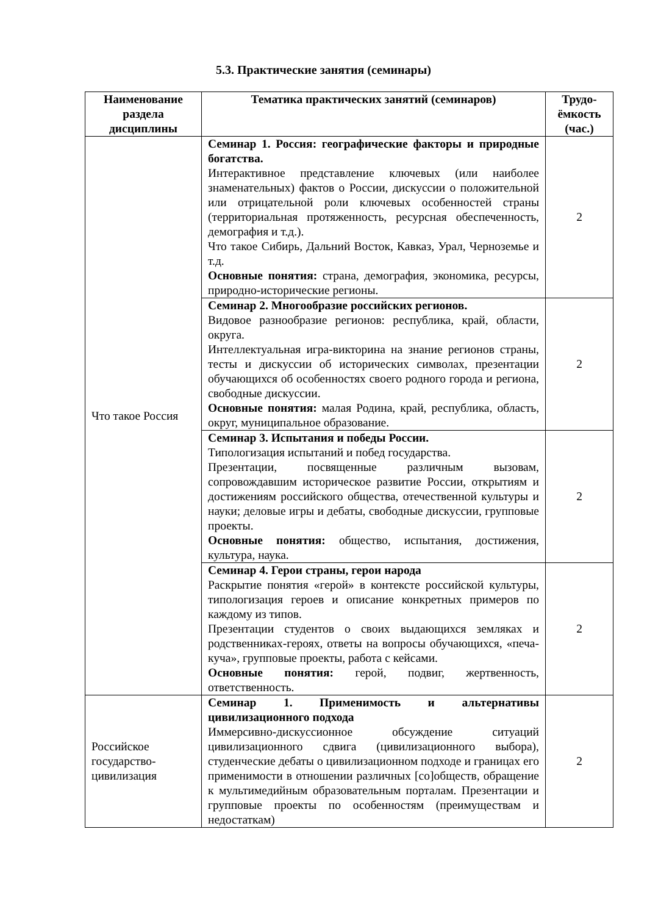5.3. Практические занятия (семинары)
| Наименование раздела дисциплины | Тематика практических занятий (семинаров) | Трудо-ёмкость (час.) |
| --- | --- | --- |
| Что такое Россия | Семинар 1. Россия: географические факторы и природные богатства. Интерактивное представление ключевых (или наиболее знаменательных) фактов о России, дискуссии о положительной или отрицательной роли ключевых особенностей страны (территориальная протяженность, ресурсная обеспеченность, демография и т.д.). Что такое Сибирь, Дальний Восток, Кавказ, Урал, Черноземье и т.д. Основные понятия: страна, демография, экономика, ресурсы, природно-исторические регионы. | 2 |
| | Семинар 2. Многообразие российских регионов. Видовое разнообразие регионов: республика, край, области, округа. Интеллектуальная игра-викторина на знание регионов страны, тесты и дискуссии об исторических символах, презентации обучающихся об особенностях своего родного города и региона, свободные дискуссии. Основные понятия: малая Родина, край, республика, область, округ, муниципальное образование. | 2 |
| | Семинар 3. Испытания и победы России. Типологизация испытаний и побед государства. Презентации, посвященные различным вызовам, сопровождавшим историческое развитие России, открытиям и достижениям российского общества, отечественной культуры и науки; деловые игры и дебаты, свободные дискуссии, групповые проекты. Основные понятия: общество, испытания, достижения, культура, наука. | 2 |
| | Семинар 4. Герои страны, герои народа Раскрытие понятия «герой» в контексте российской культуры, типологизация героев и описание конкретных примеров по каждому из типов. Презентации студентов о своих выдающихся земляках и родственниках-героях, ответы на вопросы обучающихся, «печа-куча», групповые проекты, работа с кейсами. Основные понятия: герой, подвиг, жертвенность, ответственность. | 2 |
| Российское государство-цивилизация | Семинар 1. Применимость и альтернативы цивилизационного подхода Иммерсивно-дискуссионное обсуждение ситуаций цивилизационного сдвига (цивилизационного выбора), студенческие дебаты о цивилизационном подходе и границах его применимости в отношении различных [со]обществ, обращение к мультимедийным образовательным порталам. Презентации и групповые проекты по особенностям (преимуществам и недостаткам) | 2 |